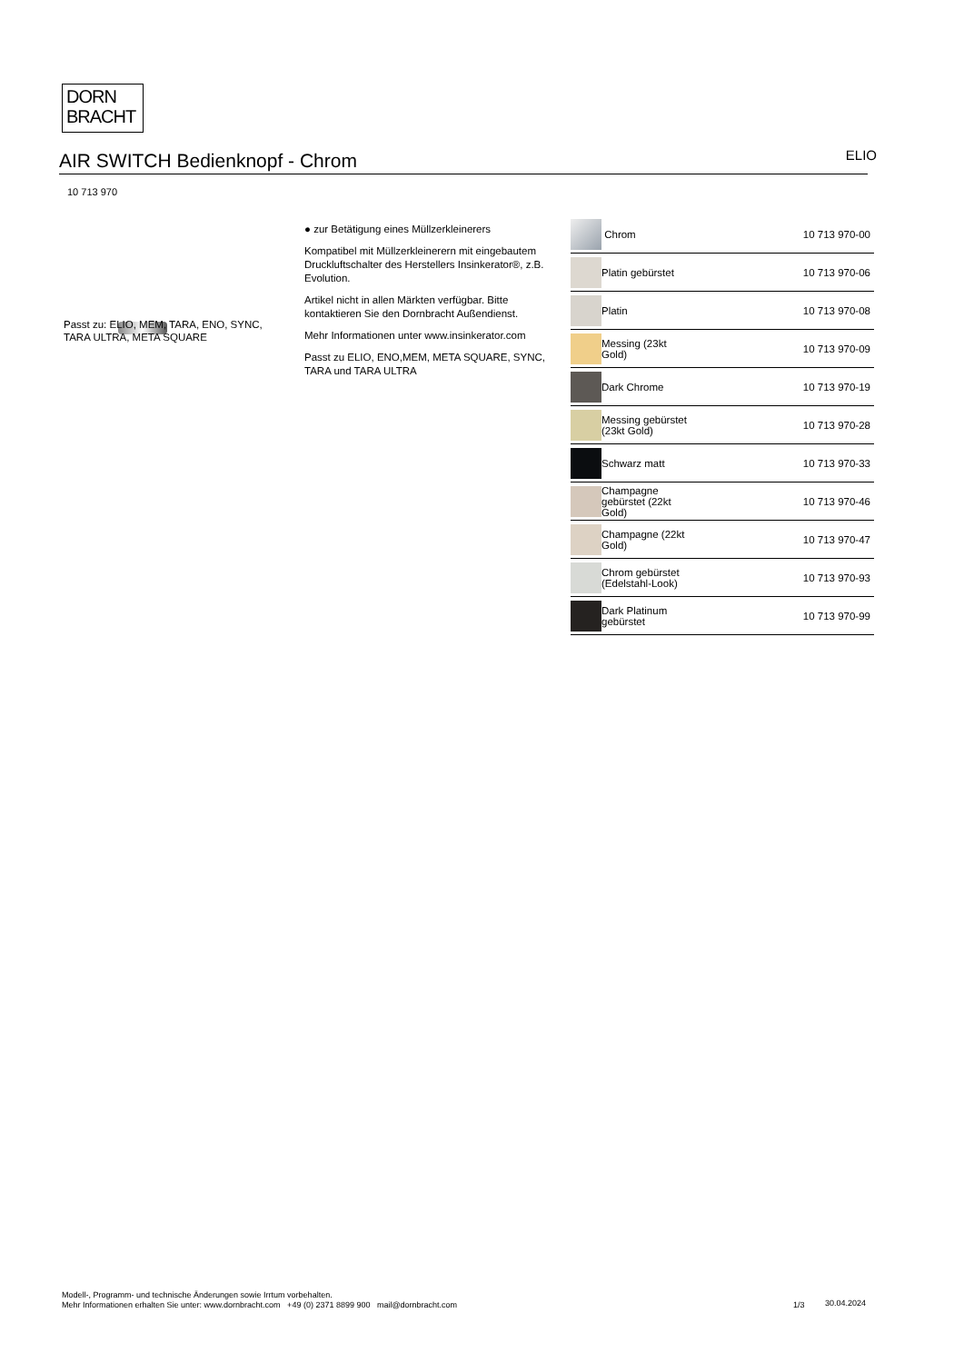DORN
BRACHT
AIR SWITCH Bedienknopf - Chrom
ELIO
10 713 970
Passt zu: ELIO, MEM, TARA, ENO, SYNC, TARA ULTRA, META SQUARE
● zur Betätigung eines Müllzerkleinerers
Kompatibel mit Müllzerkleinerern mit eingebautem Druckluftschalter des Herstellers Insinkerator®, z.B. Evolution.
Artikel nicht in allen Märkten verfügbar. Bitte kontaktieren Sie den Dornbracht Außendienst.
Mehr Informationen unter www.insinkerator.com
Passt zu ELIO, ENO,MEM, META SQUARE, SYNC, TARA und TARA ULTRA
| | Chrom | 10 713 970-00 |
| | Platin gebürstet | 10 713 970-06 |
| | Platin | 10 713 970-08 |
| | Messing (23kt Gold) | 10 713 970-09 |
| | Dark Chrome | 10 713 970-19 |
| | Messing gebürstet (23kt Gold) | 10 713 970-28 |
| | Schwarz matt | 10 713 970-33 |
| | Champagne gebürstet (22kt Gold) | 10 713 970-46 |
| | Champagne (22kt Gold) | 10 713 970-47 |
| | Chrom gebürstet (Edelstahl-Look) | 10 713 970-93 |
| | Dark Platinum gebürstet | 10 713 970-99 |
Modell-, Programm- und technische Änderungen sowie Irrtum vorbehalten.
Mehr Informationen erhalten Sie unter: www.dornbracht.com +49 (0) 2371 8899 900 mail@dornbracht.com
1/3 30.04.2024